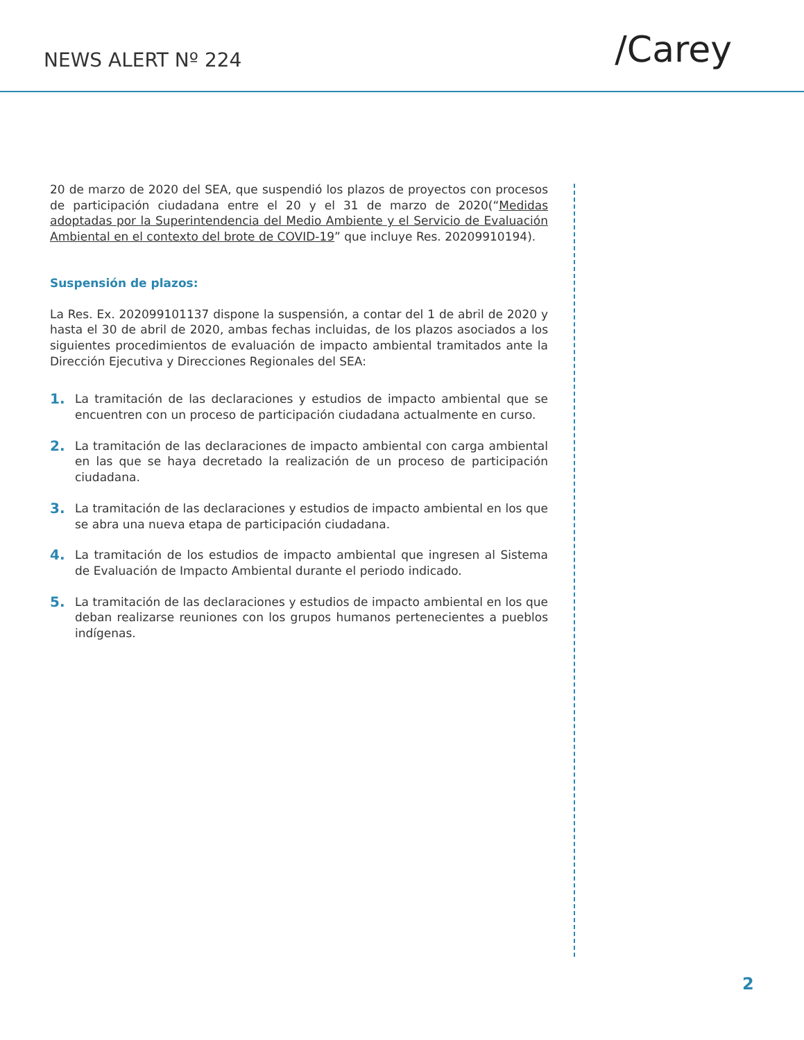NEWS ALERT Nº 224
/Carey
20 de marzo de 2020 del SEA, que suspendió los plazos de proyectos con procesos de participación ciudadana entre el 20 y el 31 de marzo de 2020(“Medidas adoptadas por la Superintendencia del Medio Ambiente y el Servicio de Evaluación Ambiental en el contexto del brote de COVID-19” que incluye Res. 20209910194).
Suspensión de plazos:
La Res. Ex. 202099101137 dispone la suspensión, a contar del 1 de abril de 2020 y hasta el 30 de abril de 2020, ambas fechas incluidas, de los plazos asociados a los siguientes procedimientos de evaluación de impacto ambiental tramitados ante la Dirección Ejecutiva y Direcciones Regionales del SEA:
1. La tramitación de las declaraciones y estudios de impacto ambiental que se encuentren con un proceso de participación ciudadana actualmente en curso.
2. La tramitación de las declaraciones de impacto ambiental con carga ambiental en las que se haya decretado la realización de un proceso de participación ciudadana.
3. La tramitación de las declaraciones y estudios de impacto ambiental en los que se abra una nueva etapa de participación ciudadana.
4. La tramitación de los estudios de impacto ambiental que ingresen al Sistema de Evaluación de Impacto Ambiental durante el periodo indicado.
5. La tramitación de las declaraciones y estudios de impacto ambiental en los que deban realizarse reuniones con los grupos humanos pertenecientes a pueblos indígenas.
2